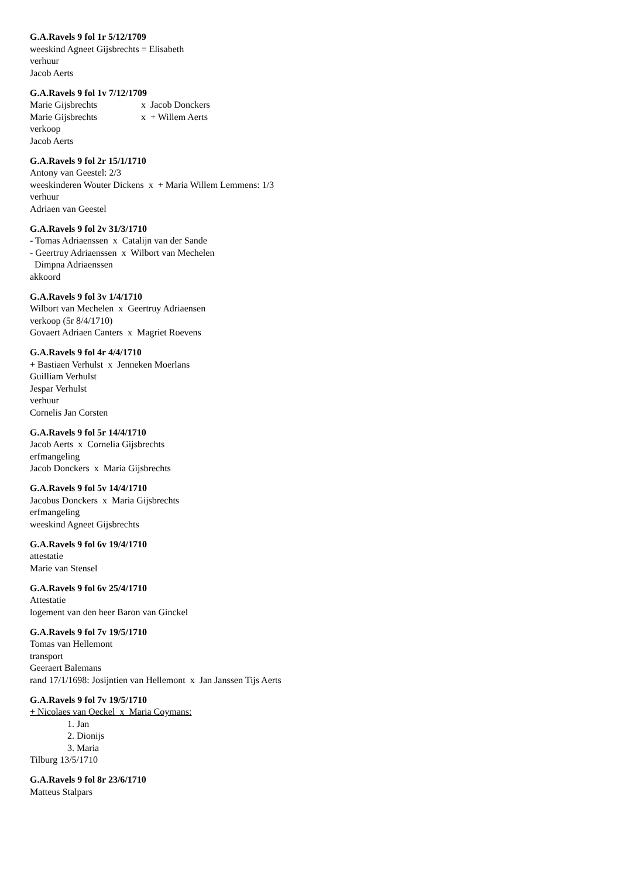G.A.Ravels 9 fol 1r 5/12/1709
weeskind Agneet Gijsbrechts = Elisabeth
verhuur
Jacob Aerts
G.A.Ravels 9 fol 1v 7/12/1709
Marie Gijsbrechts x Jacob Donckers
Marie Gijsbrechts x + Willem Aerts
verkoop
Jacob Aerts
G.A.Ravels 9 fol 2r 15/1/1710
Antony van Geestel: 2/3
weeskinderen Wouter Dickens x + Maria Willem Lemmens: 1/3
verhuur
Adriaen van Geestel
G.A.Ravels 9 fol 2v 31/3/1710
- Tomas Adriaenssen x Catalijn van der Sande
- Geertruy Adriaenssen x Wilbort van Mechelen
Dimpna Adriaenssen
akkoord
G.A.Ravels 9 fol 3v 1/4/1710
Wilbort van Mechelen x Geertruy Adriaensen
verkoop (5r 8/4/1710)
Govaert Adriaen Canters x Magriet Roevens
G.A.Ravels 9 fol 4r 4/4/1710
+ Bastiaen Verhulst x Jenneken Moerlans
Guilliam Verhulst
Jespar Verhulst
verhuur
Cornelis Jan Corsten
G.A.Ravels 9 fol 5r 14/4/1710
Jacob Aerts x Cornelia Gijsbrechts
erfmangeling
Jacob Donckers x Maria Gijsbrechts
G.A.Ravels 9 fol 5v 14/4/1710
Jacobus Donckers x Maria Gijsbrechts
erfmangeling
weeskind Agneet Gijsbrechts
G.A.Ravels 9 fol 6v 19/4/1710
attestatie
Marie van Stensel
G.A.Ravels 9 fol 6v 25/4/1710
Attestatie
logement van den heer Baron van Ginckel
G.A.Ravels 9 fol 7v 19/5/1710
Tomas van Hellemont
transport
Geeraert Balemans
rand 17/1/1698: Josijntien van Hellemont x Jan Janssen Tijs Aerts
G.A.Ravels 9 fol 7v 19/5/1710
+ Nicolaes van Oeckel x Maria Coymans:
1. Jan
2. Dionijs
3. Maria
Tilburg 13/5/1710
G.A.Ravels 9 fol 8r 23/6/1710
Matteus Stalpars